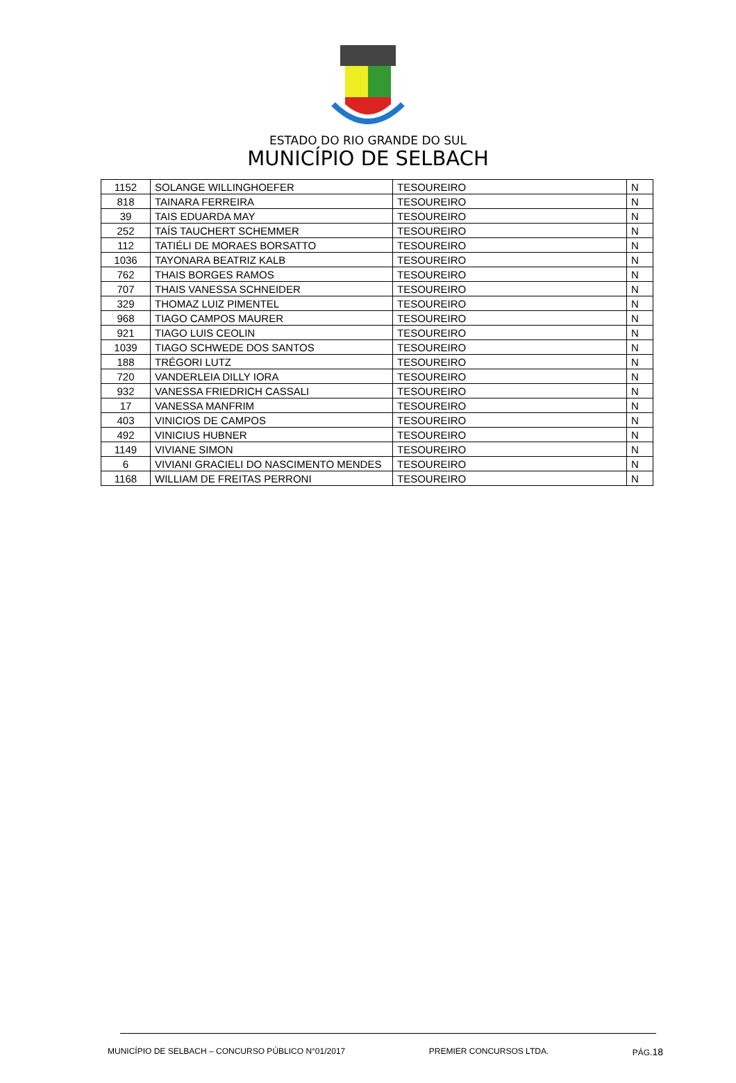ESTADO DO RIO GRANDE DO SUL
MUNICÍPIO DE SELBACH
| 1152 | SOLANGE WILLINGHOEFER | TESOUREIRO | N |
| 818 | TAINARA FERREIRA | TESOUREIRO | N |
| 39 | TAIS EDUARDA MAY | TESOUREIRO | N |
| 252 | TAÍS TAUCHERT SCHEMMER | TESOUREIRO | N |
| 112 | TATIÉLI DE MORAES BORSATTO | TESOUREIRO | N |
| 1036 | TAYONARA BEATRIZ KALB | TESOUREIRO | N |
| 762 | THAIS BORGES RAMOS | TESOUREIRO | N |
| 707 | THAIS VANESSA SCHNEIDER | TESOUREIRO | N |
| 329 | THOMAZ LUIZ PIMENTEL | TESOUREIRO | N |
| 968 | TIAGO CAMPOS MAURER | TESOUREIRO | N |
| 921 | TIAGO LUIS CEOLIN | TESOUREIRO | N |
| 1039 | TIAGO SCHWEDE DOS SANTOS | TESOUREIRO | N |
| 188 | TRÉGORI LUTZ | TESOUREIRO | N |
| 720 | VANDERLEIA DILLY IORA | TESOUREIRO | N |
| 932 | VANESSA FRIEDRICH CASSALI | TESOUREIRO | N |
| 17 | VANESSA MANFRIM | TESOUREIRO | N |
| 403 | VINICIOS DE CAMPOS | TESOUREIRO | N |
| 492 | VINICIUS HUBNER | TESOUREIRO | N |
| 1149 | VIVIANE SIMON | TESOUREIRO | N |
| 6 | VIVIANI GRACIELI DO NASCIMENTO MENDES | TESOUREIRO | N |
| 1168 | WILLIAM DE FREITAS PERRONI | TESOUREIRO | N |
MUNICÍPIO DE SELBACH – CONCURSO PÚBLICO N°01/2017 PREMIER CONCURSOS LTDA. PÁG.18